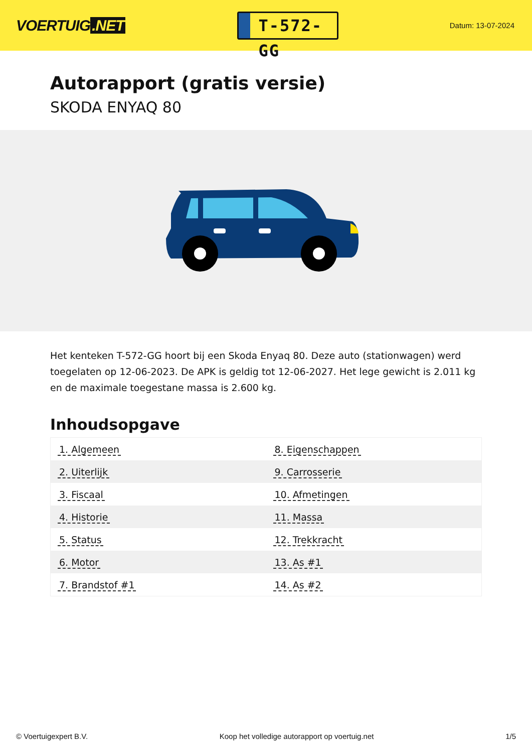VOERTUIG.NET
T-572-GG
Datum: 13-07-2024
Autorapport (gratis versie)
SKODA ENYAQ 80
Het kenteken T-572-GG hoort bij een Skoda Enyaq 80. Deze auto (stationwagen) werd toegelaten op 12-06-2023. De APK is geldig tot 12-06-2027. Het lege gewicht is 2.011 kg en de maximale toegestane massa is 2.600 kg.
Inhoudsopgave
| 1. Algemeen | 8. Eigenschappen |
| 2. Uiterlijk | 9. Carrosserie |
| 3. Fiscaal | 10. Afmetingen |
| 4. Historie | 11. Massa |
| 5. Status | 12. Trekkracht |
| 6. Motor | 13. As #1 |
| 7. Brandstof #1 | 14. As #2 |
© Voertuigexpert B.V. Koop het volledige autorapport op voertuig.net
1/5